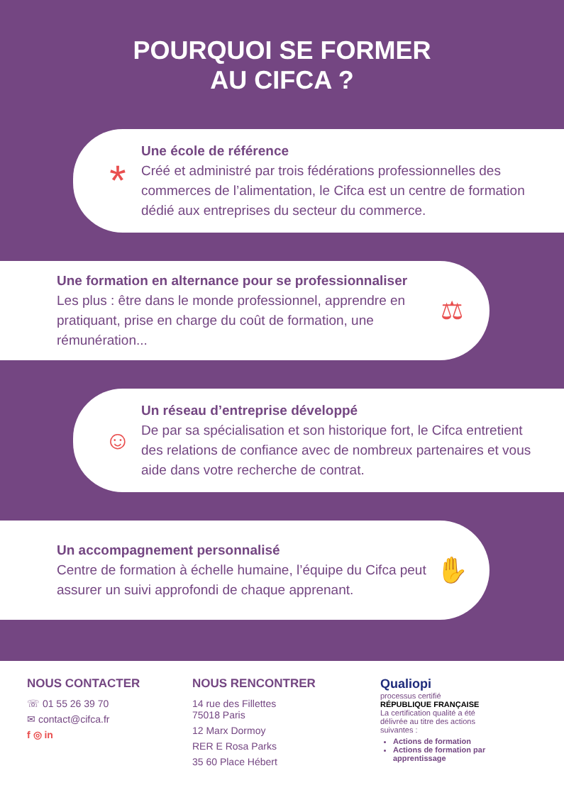POURQUOI SE FORMER
AU CIFCA ?
*
Une école de référence
Créé et administré par trois fédérations professionnelles des commerces de l’alimentation, le Cifca est un centre de formation dédié aux entreprises du secteur du commerce.
Une formation en alternance pour se professionnaliser
Les plus : être dans le monde professionnel, apprendre en pratiquant, prise en charge du coût de formation, une rémunération...
⚖
☺
Un réseau d’entreprise développé
De par sa spécialisation et son historique fort, le Cifca entretient des relations de confiance avec de nombreux partenaires et vous aide dans votre recherche de contrat.
Un accompagnement personnalisé
Centre de formation à échelle humaine, l’équipe du Cifca peut assurer un suivi approfondi de chaque apprenant.
✋
NOUS CONTACTER
☏ 01 55 26 39 70
✉ contact@cifca.fr
f ◎ in
NOUS RENCONTRER
14 rue des Fillettes
75018 Paris
12 Marx Dormoy
RER E Rosa Parks
35 60 Place Hébert
Qualiopi
processus certifié
RÉPUBLIQUE FRANÇAISE
La certification qualité a été délivrée au titre des actions suivantes :
Actions de formation
Actions de formation par apprentissage